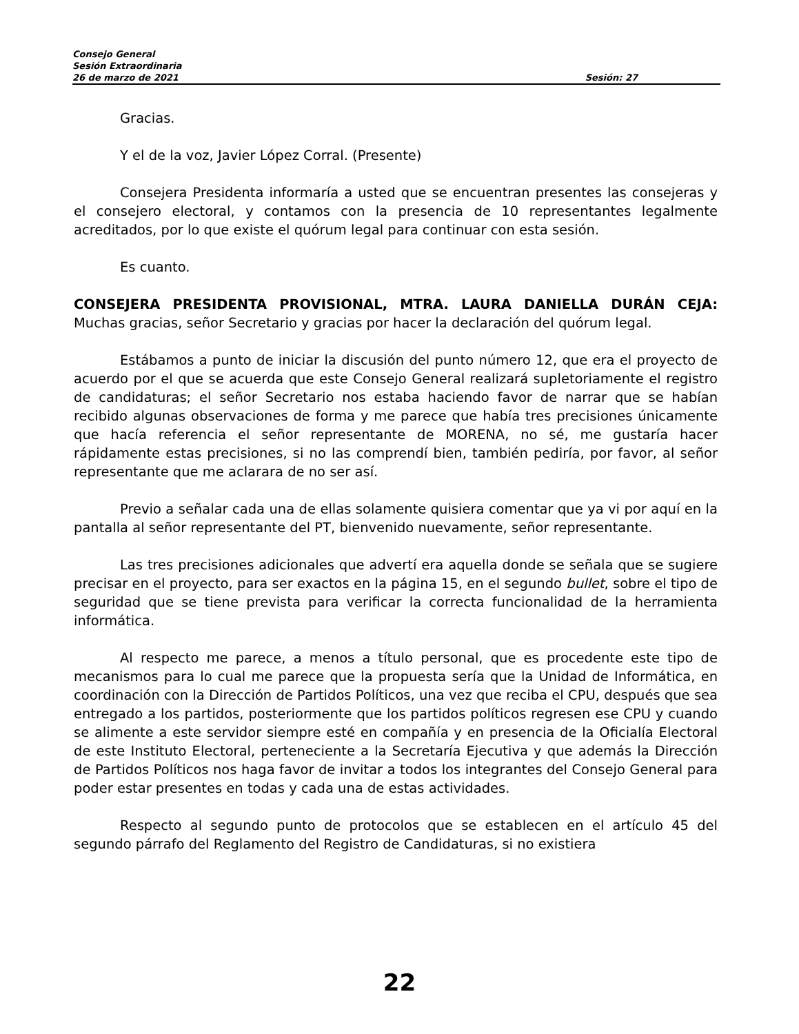Consejo General
Sesión Extraordinaria
26 de marzo de 2021 Sesión: 27
Gracias.
Y el de la voz, Javier López Corral. (Presente)
Consejera Presidenta informaría a usted que se encuentran presentes las consejeras y el consejero electoral, y contamos con la presencia de 10 representantes legalmente acreditados, por lo que existe el quórum legal para continuar con esta sesión.
Es cuanto.
CONSEJERA PRESIDENTA PROVISIONAL, MTRA. LAURA DANIELLA DURÁN CEJA: Muchas gracias, señor Secretario y gracias por hacer la declaración del quórum legal.
Estábamos a punto de iniciar la discusión del punto número 12, que era el proyecto de acuerdo por el que se acuerda que este Consejo General realizará supletoriamente el registro de candidaturas; el señor Secretario nos estaba haciendo favor de narrar que se habían recibido algunas observaciones de forma y me parece que había tres precisiones únicamente que hacía referencia el señor representante de MORENA, no sé, me gustaría hacer rápidamente estas precisiones, si no las comprendí bien, también pediría, por favor, al señor representante que me aclarara de no ser así.
Previo a señalar cada una de ellas solamente quisiera comentar que ya vi por aquí en la pantalla al señor representante del PT, bienvenido nuevamente, señor representante.
Las tres precisiones adicionales que advertí era aquella donde se señala que se sugiere precisar en el proyecto, para ser exactos en la página 15, en el segundo bullet, sobre el tipo de seguridad que se tiene prevista para verificar la correcta funcionalidad de la herramienta informática.
Al respecto me parece, a menos a título personal, que es procedente este tipo de mecanismos para lo cual me parece que la propuesta sería que la Unidad de Informática, en coordinación con la Dirección de Partidos Políticos, una vez que reciba el CPU, después que sea entregado a los partidos, posteriormente que los partidos políticos regresen ese CPU y cuando se alimente a este servidor siempre esté en compañía y en presencia de la Oficialía Electoral de este Instituto Electoral, perteneciente a la Secretaría Ejecutiva y que además la Dirección de Partidos Políticos nos haga favor de invitar a todos los integrantes del Consejo General para poder estar presentes en todas y cada una de estas actividades.
Respecto al segundo punto de protocolos que se establecen en el artículo 45 del segundo párrafo del Reglamento del Registro de Candidaturas, si no existiera
22